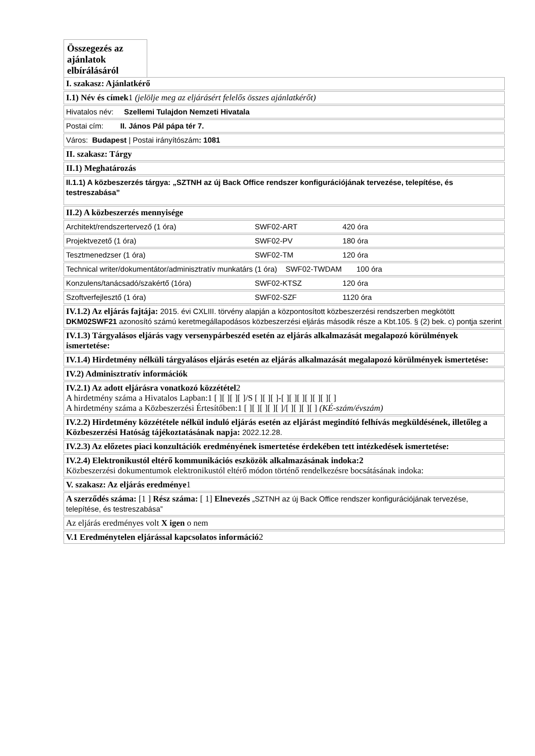Összegezés az ajánlatok elbírálásáról
I. szakasz: Ajánlatkérő
I.1) Név és címek1 (jelölje meg az eljárásért felelős összes ajánlatkérőt)
Hivatalos név: Szellemi Tulajdon Nemzeti Hivatala
Postai cím: II. János Pál pápa tér 7.
Város: Budapest | Postai irányítószám: 1081
II. szakasz: Tárgy
II.1) Meghatározás
II.1.1) A közbeszerzés tárgya: „SZTNH az új Back Office rendszer konfigurációjának tervezése, telepítése, és testreszabása”
II.2) A közbeszerzés mennyisége
Architekt/rendszertervező (1 óra) SWF02-ART 420 óra
Projektvezető (1 óra) SWF02-PV 180 óra
Tesztmenedzser (1 óra) SWF02-TM 120 óra
Technical writer/dokumentátor/adminisztratív munkatárs (1 óra) SWF02-TWDAM 100 óra
Konzulens/tanácsadó/szakértő (1óra) SWF02-KTSZ 120 óra
Szoftverfejlesztő (1 óra) SWF02-SZF 1120 óra
IV.1.2) Az eljárás fajtája: 2015. évi CXLIII. törvény alapján a központosított közbeszerzési rendszerben megkötött DKM02SWF21 azonosító számú keretmegállapodásos közbeszerzési eljárás második része a Kbt.105. § (2) bek. c) pontja szerint
IV.1.3) Tárgyalásos eljárás vagy versenypárbeszéd esetén az eljárás alkalmazását megalapozó körülmények ismertetése:
IV.1.4) Hirdetmény nélküli tárgyalásos eljárás esetén az eljárás alkalmazását megalapozó körülmények ismertetése:
IV.2) Adminisztratív információk
IV.2.1) Az adott eljárásra vonatkozó közzététel2
A hirdetmény száma a Hivatalos Lapban:1 [ ][ ][ ][ ]/S [ ][ ][ ]-[ ][ ][ ][ ][ ][ ][ ]
A hirdetmény száma a Közbeszerzési Értesítőben:1 [ ][ ][ ][ ][ ]/[ ][ ][ ][ ] (KÉ-szám/évszám)
IV.2.2) Hirdetmény közzététele nélkül induló eljárás esetén az eljárást megindító felhívás megküldésének, illetőleg a Közbeszerzési Hatóság tájékoztatásának napja: 2022.12.28.
IV.2.3) Az előzetes piaci konzultációk eredményének ismertetése érdekében tett intézkedések ismertetése:
IV.2.4) Elektronikustól eltérő kommunikációs eszközök alkalmazásának indoka:2
Közbeszerzési dokumentumok elektronikustól eltérő módon történő rendelkezésre bocsátásának indoka:
V. szakasz: Az eljárás eredménye1
A szerződés száma: [1 ] Rész száma: [ 1] Elnevezés „SZTNH az új Back Office rendszer konfigurációjának tervezése, telepítése, és testreszabása”
Az eljárás eredményes volt X igen o nem
V.1 Eredménytelen eljárással kapcsolatos információ2